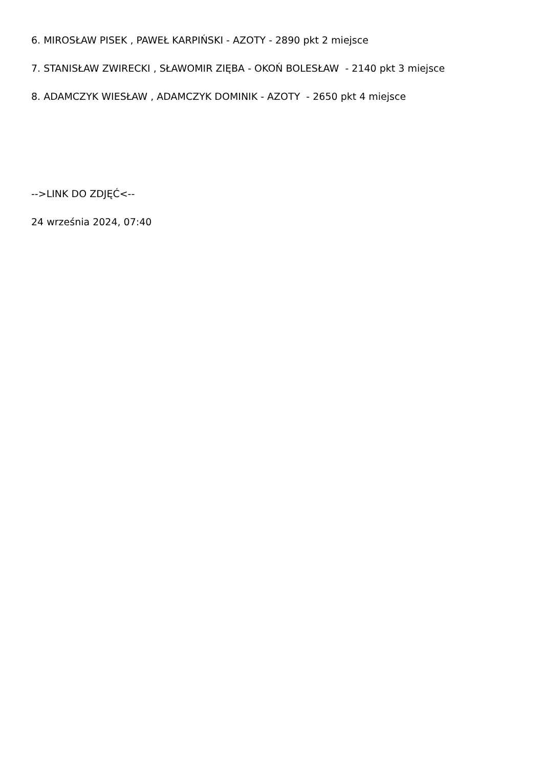6. MIROSŁAW PISEK , PAWEŁ KARPIŃSKI - AZOTY - 2890 pkt 2 miejsce
7. STANISŁAW ZWIRECKI , SŁAWOMIR ZIĘBA - OKOŃ BOLESŁAW - 2140 pkt 3 miejsce
8. ADAMCZYK WIESŁAW , ADAMCZYK DOMINIK - AZOTY - 2650 pkt 4 miejsce
-->LINK DO ZDJĘĆ<--
24 września 2024, 07:40